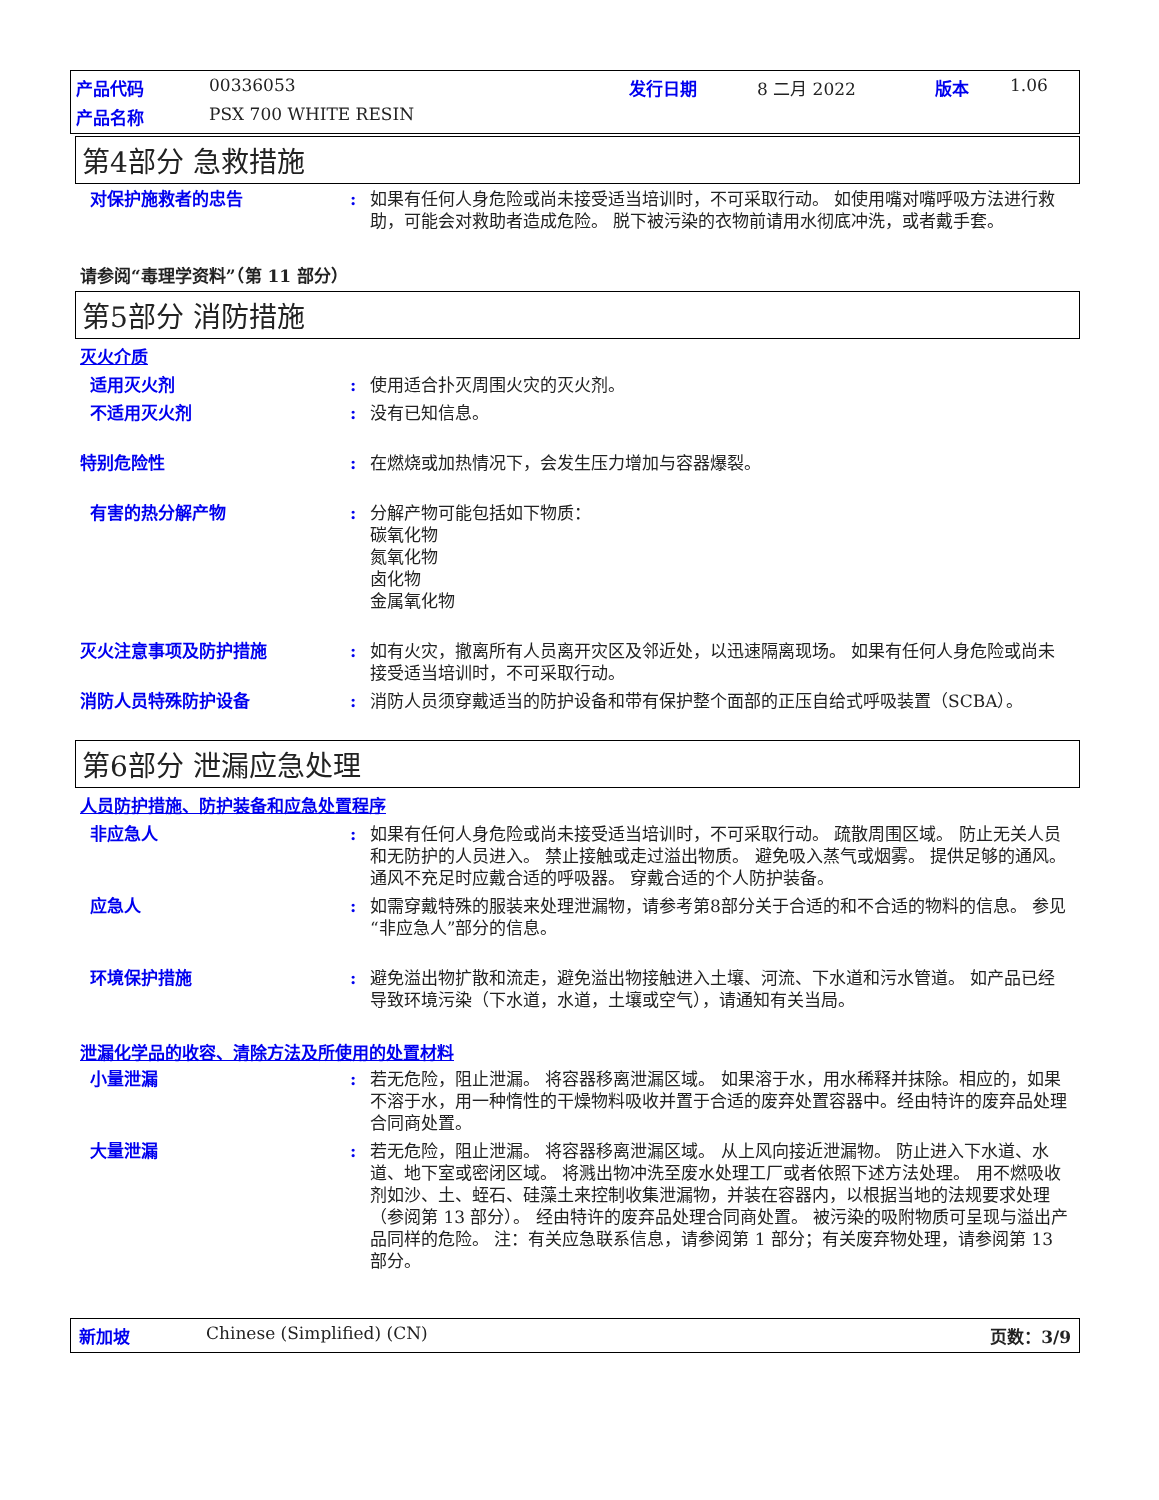产品代码 00336053 发行日期 8 二月 2022 版本 1.06 产品名称 PSX 700 WHITE RESIN
第4部分 急救措施
对保护施救者的忠告: 如果有任何人身危险或尚未接受适当培训时，不可采取行动。 如使用嘴对嘴呼吸方法进行救助，可能会对救助者造成危险。 脱下被污染的衣物前请用水彻底冲洗，或者戴手套。
请参阅“毒理学资料”（第 11 部分）
第5部分 消防措施
灭火介质
适用灭火剂: 使用适合扑灭周围火灾的灭火剂。
不适用灭火剂: 没有已知信息。
特别危险性: 在燃烧或加热情况下，会发生压力增加与容器爆裂。
有害的热分解产物: 分解产物可能包括如下物质：
碳氧化物
氮氧化物
卤化物
金属氧化物
灭火注意事项及防护措施: 如有火灾，撤离所有人员离开灾区及邻近处，以迅速隔离现场。 如果有任何人身危险或尚未接受适当培训时，不可采取行动。
消防人员特殊防护设备: 消防人员须穿戴适当的防护设备和带有保护整个面部的正压自给式呼吸装置（SCBA）。
第6部分 泄漏应急处理
人员防护措施、防护装备和应急处置程序
非应急人: 如果有任何人身危险或尚未接受适当培训时，不可采取行动。 疏散周围区域。 防止无关人员和无防护的人员进入。 禁止接触或走过溢出物质。 避免吸入蒸气或烟雾。 提供足够的通风。 通风不充足时应戴合适的呼吸器。 穿戴合适的个人防护装备。
应急人: 如需穿戴特殊的服装来处理泄漏物，请参考第8部分关于合适的和不合适的物料的信息。 参见“非应急人”部分的信息。
环境保护措施: 避免溢出物扩散和流走，避免溢出物接触进入土壤、河流、下水道和污水管道。 如产品已经导致环境污染（下水道，水道，土壤或空气），请通知有关当局。
泄漏化学品的收容、清除方法及所使用的处置材料
小量泄漏: 若无危险，阻止泄漏。 将容器移离泄漏区域。 如果溶于水，用水稀释并抹除。相应的，如果不溶于水，用一种惰性的干燥物料吸收并置于合适的废弃处置容器中。经由特许的废弃品处理合同商处置。
大量泄漏: 若无危险，阻止泄漏。 将容器移离泄漏区域。 从上风向接近泄漏物。 防止进入下水道、水道、地下室或密闭区域。 将溅出物冲洗至废水处理工厂或者依照下述方法处理。 用不燃吸收剂如沙、土、蛭石、硅藻土来控制收集泄漏物，并装在容器内，以根据当地的法规要求处理（参阅第 13 部分）。 经由特许的废弃品处理合同商处置。 被污染的吸附物质可呈现与溢出产品同样的危险。 注：有关应急联系信息，请参阅第 1 部分；有关废弃物处理，请参阅第 13 部分。
新加坡 Chinese (Simplified) (CN) 页数：3/9